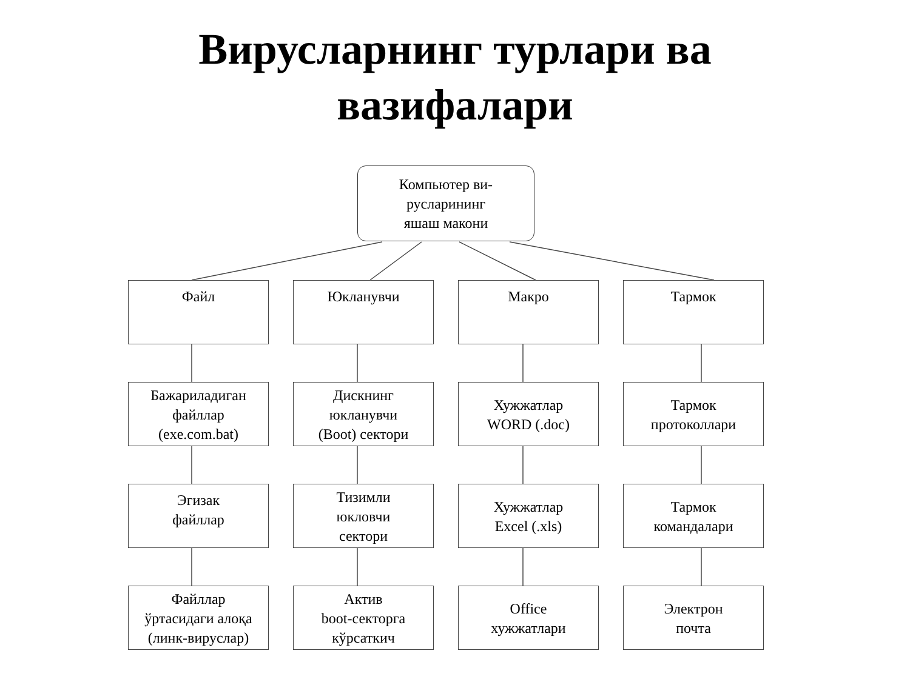Вирусларнинг турлари ва
вазифалари
Компьютер ви-
русларининг
яшаш макони
Файл
Юкланувчи
Макро
Тармок
Бажариладиган
файллар
(exe.com.bat)
Дискнинг
юкланувчи
(Boot) сектори
Хужжатлар
WORD (.doc)
Тармок
протоколлари
Эгизак
файллар
Тизимли
юкловчи
сектори
Хужжатлар
Excel (.xls)
Тармок
командалари
Файллар
ўртасидаги алоқа
(линк-вируслар)
Актив
boot-секторга
кўрсаткич
Office
хужжатлари
Электрон
почта